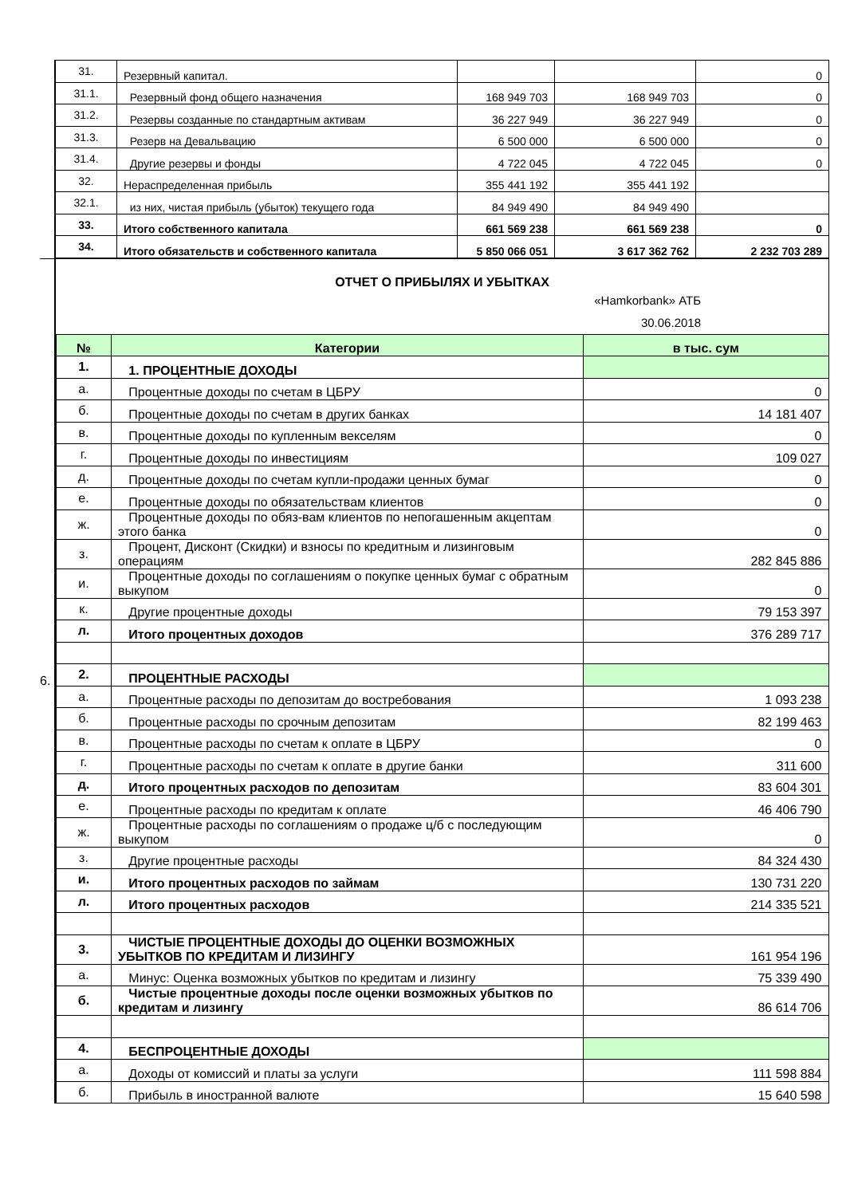| | 31. | Резервный капитал. | | | 0 |
| | 31.1. | Резервный фонд общего назначения | 168 949 703 | 168 949 703 | 0 |
| | 31.2. | Резервы созданные по стандартным активам | 36 227 949 | 36 227 949 | 0 |
| | 31.3. | Резерв на Девальвацию | 6 500 000 | 6 500 000 | 0 |
| | 31.4. | Другие резервы и фонды | 4 722 045 | 4 722 045 | 0 |
| | 32. | Нераспределенная прибыль | 355 441 192 | 355 441 192 | |
| | 32.1. | из них, чистая прибыль (убыток) текущего года | 84 949 490 | 84 949 490 | |
| | 33. | Итого собственного капитала | 661 569 238 | 661 569 238 | 0 |
| | 34. | Итого обязательств и собственного капитала | 5 850 066 051 | 3 617 362 762 | 2 232 703 289 |
| 6. | ОТЧЕТ О ПРИБЫЛЯХ И УБЫТКАХ «Hamkorbank» АТБ 30.06.2018 |
| | / № / Категории / в тыс. сум / / --- / --- / --- / / 1. / 1. ПРОЦЕНТНЫЕ ДОХОДЫ / / / а. / Процентные доходы по счетам в ЦБРУ / 0 / / б. / Процентные доходы по счетам в других банках / 14 181 407 / / в. / Процентные доходы по купленным векселям / 0 / / г. / Процентные доходы по инвестициям / 109 027 / / д. / Процентные доходы по счетам купли-продажи ценных бумаг / 0 / / е. / Процентные доходы по обязательствам клиентов / 0 / / ж. / Процентные доходы по обяз-вам клиентов по непогашенным акцептам этого банка / 0 / / з. / Процент, Дисконт (Скидки) и взносы по кредитным и лизинговым операциям / 282 845 886 / / и. / Процентные доходы по соглашениям о покупке ценных бумаг с обратным выкупом / 0 / / к. / Другие процентные доходы / 79 153 397 / / л. / Итого процентных доходов / 376 289 717 / / 2. / ПРОЦЕНТНЫЕ РАСХОДЫ / / / а. / Процентные расходы по депозитам до востребования / 1 093 238 / / б. / Процентные расходы по срочным депозитам / 82 199 463 / / в. / Процентные расходы по счетам к оплате в ЦБРУ / 0 / / г. / Процентные расходы по счетам к оплате в другие банки / 311 600 / / д. / Итого процентных расходов по депозитам / 83 604 301 / / е. / Процентные расходы по кредитам к оплате / 46 406 790 / / ж. / Процентные расходы по соглашениям о продаже ц/б с последующим выкупом / 0 / / з. / Другие процентные расходы / 84 324 430 / / и. / Итого процентных расходов по займам / 130 731 220 / / л. / Итого процентных расходов / 214 335 521 / / 3. / ЧИСТЫЕ ПРОЦЕНТНЫЕ ДОХОДЫ ДО ОЦЕНКИ ВОЗМОЖНЫХ УБЫТКОВ ПО КРЕДИТАМ И ЛИЗИНГУ / 161 954 196 / / а. / Минус: Оценка возможных убытков по кредитам и лизингу / 75 339 490 / / б. / Чистые процентные доходы после оценки возможных убытков по кредитам и лизингу / 86 614 706 / / 4. / БЕСПРОЦЕНТНЫЕ ДОХОДЫ / / / а. / Доходы от комиссий и платы за услуги / 111 598 884 / / б. / Прибыль в иностранной валюте / 15 640 598 / |